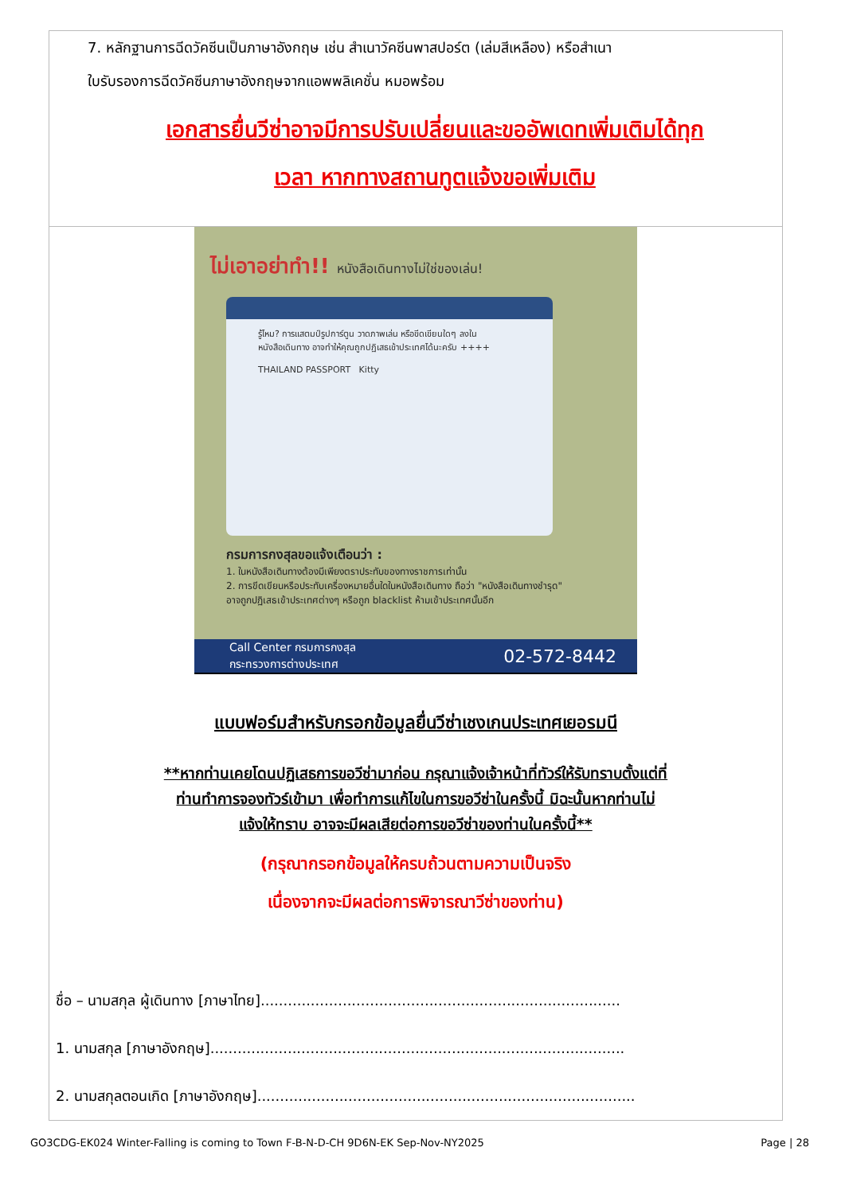7. หลักฐานการฉีดวัคซีนเป็นภาษาอังกฤษ เช่น สำเนาวัคซีนพาสปอร์ต (เล่มสีเหลือง) หรือสำเนา
ใบรับรองการฉีดวัคซีนภาษาอังกฤษจากแอพพลิเคชั่น หมอพร้อม
เอกสารยื่นวีซ่าอาจมีการปรับเปลี่ยนและขออัพเดทเพิ่มเติมได้ทุก
เวลา หากทางสถานทูตแจ้งขอเพิ่มเติม
ไม่เอาอย่าทำ!! หนังสือเดินทางไม่ใช่ของเล่น!
รู้ไหม? การแสตมป์รูปการ์ตูน วาดภาพเล่น หรือขีดเขียนใดๆ ลงใน หนังสือเดินทาง อาจทำให้คุณถูกปฏิเสธเข้าประเทศได้นะครับ ++++
THAILAND PASSPORT Kitty
กรมการกงสุลขอแจ้งเตือนว่า :
1. ในหนังสือเดินทางต้องมีเพียงตราประทับของทางราชการเท่านั้น
2. การขีดเขียนหรือประทับเครื่องหมายอื่นใดในหนังสือเดินทาง ถือว่า "หนังสือเดินทางชำรุด"
อาจถูกปฏิเสธเข้าประเทศต่างๆ หรือถูก blacklist ห้ามเข้าประเทศนั้นอีก
Call Center กรมการกงสุล
กระทรวงการต่างประเทศ 02-572-8442
แบบฟอร์มสำหรับกรอกข้อมูลยื่นวีซ่าเชงเกนประเทศเยอรมนี
**หากท่านเคยโดนปฏิเสธการขอวีซ่ามาก่อน กรุณาแจ้งเจ้าหน้าที่ทัวร์ให้รับทราบตั้งแต่ที่
ท่านทำการจองทัวร์เข้ามา เพื่อทำการแก้ไขในการขอวีซ่าในครั้งนี้ มิฉะนั้นหากท่านไม่
แจ้งให้ทราบ อาจจะมีผลเสียต่อการขอวีซ่าของท่านในครั้งนี้**
(กรุณากรอกข้อมูลให้ครบถ้วนตามความเป็นจริง
เนื่องจากจะมีผลต่อการพิจารณาวีซ่าของท่าน)
ชื่อ – นามสกุล ผู้เดินทาง [ภาษาไทย]...............................................................................
1. นามสกุล [ภาษาอังกฤษ]...........................................................................................
2. นามสกุลตอนเกิด [ภาษาอังกฤษ]...................................................................................
GO3CDG-EK024 Winter-Falling is coming to Town F-B-N-D-CH 9D6N-EK Sep-Nov-NY2025 Page | 28